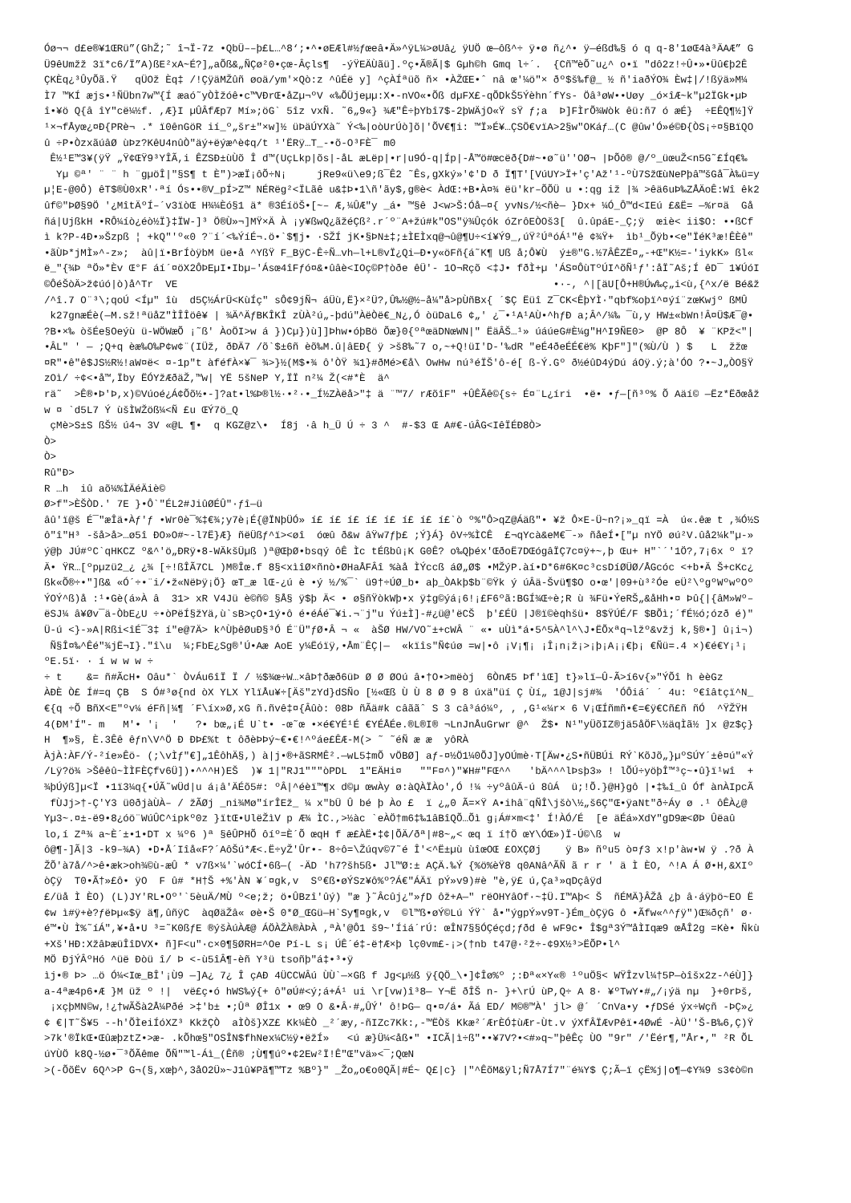Óø¬¬ d£e®¥1ŒRü”(GhŽ;˜ î¬Ï-7z •QbÜ––þ£L…^8‘;•^•øEÆl#½ƒœeâ•Ä»^ÿL¼>øUâ¿ ÿUÖ œ—ôß^÷ ÿ•ø ñ¿^• ÿ—éßd‰§ ó q q-8'1øŒ4à³ÄAÆ” G Ü9êUmžž 3ï*c6/Ï”A)ßE²xA~É?]„aÕß&„ÑÇø²0•çœ-Âçls¶ -ýŸEÄÙãü].ºç•Ã®Ã|$ Gµh©h Gmq l÷´. {Cñ™èÕ˜u¿^ o•ï "dô2z!÷Û•»•Üû€þ2Ê ÇKÈq¿³ÛyÕã.Ÿ qÜOž Èq‡ /!ÇÿäMŽûñ øoä/ym'×Qò:z ^ûÉë y] ^çÀÍªüõ ñ× •ÀŽŒE•ˆ nâ œ'¼ö"× ðº$š‰f@_ ½ ñ'iaðÝO¾ Èw‡|/!ßÿä»M¼ Ì7 ™KÍ æjs•¹ÑÜbn7w™{Í æaó˜yÒÌžóê•c™VÐrŒ•åZµ¬ºV «‰ÕÜjeµµ:X•-nVO«•Õß dµFX£-qÕDkŠ5Ýèhn´fYs- Öâ³øW••Uøy _ó×îÆ~k"µ2ÏGk•µÞ î•¥ö Q{â îY"cë¼½f. ,Æ}I µÛÂfÆp7 Mí»;öG` 5îz vxÑ. ˜6„9«} ¾Æ"Ê÷þYbî7$-2þWÄjO«Ÿ sŸ ƒ;a Þ]FÌrÕ¾Wòk êü:ñ7 ó æÉ} ÷EÊQ¶½]Ÿ ¹×¬fÅyœ¿¤Ð{PRè¬ .* ï0ênGöR ií_º„šr±"×w]½ üÞäÚYXà˜ Ý<‰|oòUrÚò]õ|'ÕV€¶i: ™Ï»É¥…ÇSÖ€vïA>2§w"OKáƒ…(C @ûw'Ó»é©Ð{ÒS¡÷¤§BïQO û ÷P•ÒzxãúâØ ùÞz?KêU4nûÒ"äý+ëýæ^è¢q/t ¹'ËRÿ…T_-•õ-O³FÈ¯ m0 Ê½¹E™3¥(ÿŸ „Ÿ¢ŒŸ9³YÎÃ,i ÊZSÐ±ùÙõ Î d™(UçLkp|õs|-åL æLëp|•r|u9Ó-q|Íp|-Å™ö#œcëð{D#~•ø˜ü''OØ¬ |ÞÕô® @/º_üœuŽ<n5G˜£Íq€‰ Yµ ©ª' ¨ ¨ h ¨gµöÎ|"§S¶ t È")>æÏ¡ôÕ÷N¡ jRe9«ü\e9;ß¯Ê2 ˜Ês,gXký»'¢'D ð Ï¶T'[VúUY>Ï+'ç'Až'¹-ºÙ7SžŒùNePþâ™šGå¯À‰ü=y µ¦E-@0Ô) êT$®Ù0xR'·ªí Ós••®V_pÍ>Z™ NÉRëg²<ÏLãê u&‡Þ•1\ñ'ãy$,g®è< ÀdŒ:+B•À¤¾ ëü'kr–ÕÕÜ u •:qg iž |¾ >êä6uÞ‰ZÅÄoÊ:Wî êk2 ûf©"ÞØ§9Ö '¿MîtÄºÍ–´v3ïòŒ H¾¼Èó§1 ä* ®3ÉíöŠ•[~– Æ,¼ÛÆ"y _á• ™§ê J<w>Š:Óå—¤{ yvNs/½<ñè— }Dx+ ¼Ó_Ô™d<IEú £&Ë= —%r¤ä Gå ñá|UjßkH •RÔ¼íò¿éò½Ï}‡ÏW-]³ Ö®Ù»¬]MŸ×Ä À ¡y¥ßwQ¿ãžéÇß².r´º¨A+žú#k"OS"ÿ¾Ûçók óZrôEÒOš3[ û.ûpáE-_Ç;ÿ œiè< ii$O: ••ßCf ì k?P-4Ð•»Šzpß ¦ +kQ"'º«0 ?¨í´<‰ÝíÉ¬.ö•`$¶j• ·SŽÍ jK•§ÞN±‡;±ÌEÌxq@¬û@¶U÷<í¥Ý9_,úŸ²ÚªóÁ¹"ê ¢¾Ÿ+ ìb¹_Õÿb•<e"ÏéK³æ!ÊÈê" •ãÙÞ*jMÌ»^-z»; àû|ï•BrÍòÿbM üe•å ^YßŸ F_BÿC-Ê÷Ñ…vh—l+L®vÏ¿Qi—Ð•y«öFñ{á˜K¶ Uß å;Ô¥Ù ý±®"G.½7ÂÊZË¤„-+Œ"K½=-'iykK» ßl« ë_"{¾Þ ªÖ»*Èv Œ°F áí´¤öX2ÔÞEµI•Ibµ–'Ásœ4îFƒó¤&•ûâè<IOç©P†òðe êÜ'- 1O¬Rçõ <‡J• fðÌ+µ 'ÁS¤ÔùTºÚI^õÑ¹ƒ':åÏ˜Aš;Í êD¯ 1¥ÚóI ©ÔéŠòÄ>ž¢úó|ò)å^Tr VE •·-, ^|[äU[Ô+H®Úw‰ç„i<ù,{^x/ë Bé&ž /^î.7 O¨³\;qoÚ <Íµ" îù d5Ç½ÁrÜ<KùÍç" sÔ¢9jÑ¬ áÜù,Ë}×²Ü?,Û‰½@½–å¼"å>pÙñBx{ ´$Ç Ëüî Z¯CK<ÊþYÌ·"qbf%oþï^¤ýí¨zœKwjº ßMÛ k27gnæÉè(—M.sž!ªüåZ"ÌÎÎöê¥ | ¾Ä^ÄƒBKÎKÎ zÙÀ²ú„-þdú"ÀëÒë€_N¿,Ó òüDaL6 ¢„' ¿¯•¹A¹AÙ•^hƒÐ a;Â^/¼‰ ¯ù,y HW±«bWn!Â¤Ü$Æ¯@• ?B•×‰ òšÉe§Oeýù ü-WÖWæÕ ¡˜ß' ÀoÖI>w á })Cµ})ù]]Þhw•óþBö Õæ}0{ºªœäDNœWN|" ËäÂŠ…¹» úáúeG#È¼g"H^I9ÑE0> @P 8Ô ¥ ¨KPž<"| •ÂL" ' — ;Q+q èæ‰O‰P¢w¢¨(IÜž, ðÐÄ7 /õ`$±6ñ èõ‰M.û|âEÐ{ ÿ >š8‰˜7 o,~+Q!üI'D-'‰dR "eÉ4ðeÉÉ€ë% KþF"]"(%Ù/Ù ) $ L žžœ ¤R"•ê"ê$JS½R½!aW¤ë< ¤-1p"t àféfÀ×¥¯ ¾>}½(M$•¾ ô'ÒŸ ¾1}#ðMé>€å\ OwHw nú³éÏŠ'ô-é[ ß-Ý.Gº ð½éûD4ýDú áOÿ.ý;à'ÓO ?•~J„ÒO§Ÿ zOì/ ÷¢<•å™,Ïby ËÓYžÆðäŽ,™w| YË 5šNeP Y,ÏÏ n²¼ Ž(<#*È ä^ rä˜ >Ê®•Þ'Þ,x)©Vúoé¿Á¢Õõ½•-]?at•l%Þ®l½·•²·•_Í½ZÀëå>"‡ ä ¨™7/ rÆõîF" +ÛÊÃê©{s÷ É¤¨L¿íri •ë• •ƒ—[ñ³º% Õ Aäí© —Ëz*Ëðœåž w ¤ `d5L7 Ý ùšÌWŽöß¼<Ñ £u ŒÝ7ö_Q çMè>S±S ßŠ½ ú4¬ 3V «@L ¶• q KGZ@z\• Í8j ·â h_Ü Ú ÷ 3 ^ #-$3 Œ A#€-úÂG<IêÏÉÐ8Ò> Ò> Ò> Rû"Ð> R …h iû aõ¼%ÌÄéÄiè© Ø>f">ÈŠÒD.' 7E }•Ô`"ÉL2#JiûØÉÛ"·ƒî—ü âû'ï@š É¯"æÎä•Àƒ'ƒ •Wr0è¯%‡€¾;y7è¡É{@ÏNþÜÓ» í£ í£ í£ í£ í£ í£ í£ í£`ò º%"Ô>qZ@Áäß"• ¥ž Ô×E-Ü~n?¡»_qï =À ú«.êæ t ,¾Ó½S ô"î"H³ -šå>å>…ø5î ÐO»O#~-l7Ë}Æ} ñëÜßƒ^ï><øî óœû ð&w âŸw7ƒþ£ ;Ý}Á} ôV÷%ÌCÊ £¬qYcà&eM€¯-» ñåeÍ•["µ nYÖ øú²V.ûå2¼k"µ-» ý@þ JÚ#ºC`qHKCZ º&^'ö„ÐRÿ•8-WÄkšÜµß )ª@ŒþØ•bsqý ôÊ Ìc tÉßbû¡K G0Ê? o‰Qþéx'ŒðoË7DŒógâÏÇ7c¤ÿ+~,þ Œu+ H"`´'1Ö?,7¡6x º ï? Ä• ŸR…[ºpµzü2_¿ ¿¾ [÷!ßÎÃ7CL )M®Îœ.f 8§<xìîØ×ñnò•ØHaÅFÂî %àå ÌÝccß áØ„Ø$ •MŽýP.àí•D*6#6K¤c³csDíØÜØ/ÅGcóc <+b•Ä Š+cKc¿ ßk«Õ®÷•"]ß& «Ó´÷•¨i/•ž«NëÞÿ¡Ö} œT_æ lŒ-¿ú è •ý ½/%¯` ü9†÷ÚØ_b• aþ_ÒAkþ$b¨©Ÿk ý úÂä-Švü¶$O o•œ'|09+ù³²Óe eÜ²\ºgºWºwºOº ÝOÝ^ß)å :¹•Gè(á»À â 31> xR V4Jü è©ñ© §Å§ ÿ$þ Ä< • ø§ñŸòkWþ•x ÿ‡g©ýá¡6!¡£F6ºã:BGÍ¾Œ÷è;R ù ¾Fü•ÝeRŠ„&åHh•¤ Þû{|{âM»Wº– ëSJ¼ â¥Øv¯ä-ÒbE¿U ÷•òPëÍ§žYä,ù`sB>çO•1ý•ô é•éÁé¯¥i.¬¨j"u Ýú±Ì]-#¿ü@'ëCŠ þ'£ÉÜ |J®ï©èqhšü• 8$ŸÚÉ/F $BÕì;´fÉ½ó;ózð é)" Ü-ú <}-»A|Rßi<îÉ¯3‡ í"e@7Ä> k^ÙþêØuÐ§³Ó É¨Ü"ƒØ•Â ¬ « àŠØ HW/VO˜±+cWÂ ¨ «• uÙì*á•5^5À^l^\J•ËÕxªq¬lžº&vžj k,§®•] û¡i¬) Ñ§Î¤‰^Êé"¾jË¬I}."î\u ¼;FbE¿Sg®'Ú•Aæ AoE y¼Ëóïÿ,•Åm¨ÊÇ|— «kïîs"Ñ¢úø =w|•ô ¡V¡¶¡ ¡Î¡n¡ž¡>¡þ¡A¡¡€þ¡ €Ñü=.4 ×)€é€Y¡¹¡ ºE.5ï· · í w w w ÷ ÷ t &= ñ#ÃcH• Oâu*` ÒvÁu6îÏ Ï / ½$¾œ÷W…×âÞ†ðæð6üÞ Ø Ø ØOú â•†O•>mëòj 6ÒnÆ5 Þf'ìŒ] t}»lï—Û-Ã>í6v{»"ÝÕî h èèGz ÀÐÈ Ò£ Í#=q ÇB S Ó#³ø{nd òX YLX YlïÅu¥÷[Äš"zYd}dSÑo [½«Œß Ù Ù 8 Ø 9 8 úxä"üí Ç Ùí„ 1@J|sj#¾ 'ÓÔiá´ ´ 4u: º€îâtçï^N_ €{q ÷Õ BñX<E"ºv¼ éFñ|¼¶ ´F\íx»Ø,xG ñ.ñvê‡¤{Âûò: 08Þ ñÃä#k câããˆ S 3 câ³áó¼º, , ,G¹«¼r× 6 V¡ŒÍñmñ•€=€ÿ€Cñ£ñ ñÓ ^ŸŽŸH 4(ÐM'Í"- m M'• '¡ ' ?• bœ„¡É U`t• -œ˜œ •×é€YÉ¹É €YÉÅÉe.®L®I® ¬LnJnÅuGrwr @^ Ž$• N¹"yÜõIZ®jä5åÖF\½äqÌã½ ]x @z$ç} H ¶»§, È.3Êê êƒn\V^Ö Ð ÐÞ£%t t ôðèÞÞý~€•€!^ºáe£ÊÆ-M(> ˜ ˜éÑ æ æ yôRÀ ÀjÀ:ÀF/Ý-²íe»Êö- (;\vÌƒ"€]„1ÊôhÄ§,) à|j•®+ãSRMÊ².—wL5‡mÕ vÖBØ] aƒ-¤½Ö1¼0ÕJ]yOÚmè·T[Äw•¿S•ñÜBÚi RÝ`KõJõ„}µºSÚY´±ê¤ú"«Ý /Lÿ?ö¾ >Šêêû~ÌÌFÈÇfv6Ü])•^^^H)EŠ )¥ 1|"RJ1"""òPDL 1"EÄHi¤ ""F¤^)"¥H#"FŒ^^ 'bÄ^^^lÞsþ3» ! lÕÚ÷yöþÎ™³ç~•û}ï¹wî + ¾þÚýß]µ<Ï •1ï3¼q{•ÚÃ˜wÜd|u á¡â'ÄÉõ5#: ºÂ|^éèï™¶x d©µ œwÀy ø:àQÀÏÀo',Ó !¼ ÷yºâûÄ-ú 8ûÁ ü;!Õ.}@H}gô |•‡‰î_û Óf ànÀIpcÃ fÙJj>†-Ç'Y3 ü0ðjàÙÀ– / žÃØj _ni¾Mø"írÎEž_ ¼ x"bÜ Û bé þ Ào £ ï ¿„0 Ã=×Ÿ A•ihâ¨qÑÎ\jšò\½„š6Ç"Œ•ÿaNt"ð÷Áy ø .¹ ôÊÀ¿@ Yµ3~.¤±-ë9•8¿óö¨WúÛC^ipkº0z }ïtŒ•UlëŽìV p Æ¾ ÌC.,>½àc `eÀÖ†m6‡‰1âBîQÕ…Õì g¡Á#×m<‡' Í!ÀÓ/É [e äÉá»XdY"gD9æ<ØÞ Ûëaû lo,í Zª¾ a~È´±•1•DT x ¼º6 )ª §êÛPHÕ ôíº=È´Õ œqH f æ£ÀË•‡¢|ÕÄ/ðª|#8~„< œq ï í†Ö œY\ÓŒ»)Ï-Ú©\ß w ô@¶-]Ã|3 -k9–¾A) •D•Å´Iîå«F?´AôŠú*Æ<.Ë÷yŽ'Ûr•- 8÷ô=\Žúqv©7˜é Î'<^Ë±µù ùîœOŒ £OXÇØj ÿ B» ñºu5 ò¤ƒ3 x!p'àw•W ÿ .?ð À ŽÕ'à7å/^>ê•æk>oh¾©ù-æÛ * v7ß×¼'`wóCÍ•6ß—( -ÄD 'h7?šh5ß• Jl™Ø:± AÇÄ.‰Ý {%ö%èŸ8 q0ANâ^ÃÑ ã r r ' ä Ì ÈO, ^!A Á Ø•H,&XIº òÇÿ T0•Ã†»£ô• ÿO F û# *H†Š +%'ÀN ¥´¤gk,v Sº€ß•øÝSz¥ô%º?Á€"ÁÄï pÝ»v9)#è "è,ÿ£ ú,Ça³»qDçâÿd £/üå Ì ÈO) (L)JY'RL•Oº'`5èuÄ/MÙ º<e;ž; ö•ÛBzî'ûý) "æ }˜Âcûj¿"»ƒD ôž+A—" rëOHYâOf·~‡Ü.I™Aþ< Š ñÉMÄ}ÂŽå ¿þ â·áÿþö~EO Ë ¢w ì#ÿ+è?ƒëÞµ«$ÿ ä¶,ûñÿC àqØäŽâ« øè•Š 0*Ø_ŒGü—H`Sy¶¤gk,v ©l™ß•øÝ©Lú ÝŸ` å•"ýgpÝ»v9T-}Ém_òÇÿG ô •Ãfw«^^ƒÿ")Œ¾ðçñ' ø· é™•Ù Ì%˜íÁ",¥•å•U ³=˜K0ßƒE ®ýšÀúÀÆ@ ÁÖÀŽÀ®ÀÞÀ ,ªÀ'@Ô1 š9~'Íiá´rÚ: œÎN7§§ÓÇéçd;ƒðd ê wF9c• Î$gª3Ý™åÌIqæ9 œÅÎ2g =Kè• Ñkù +Xš'HÐ:XžâÞæüÎîDVX• ñ]F<u"·c×0¶§ØRH=^Oe Pí-L s¡ ÚÊ´é‡-ë†Æ×þ lç0vm£-¡>(†nb t47@·²ž÷-¢9X½³>ËÕP•l^ MÖ ÐjÝÂºHó ^üë Ðòü î/ Þ <-ù5îÂ¶-èñ Y³ü tsoñþ"á‡•³•ÿ ìj•® Þ> …ö Ó¼<Iœ_BÎ'¡Ù9 —]A¿ 7¿ Î çAÐ 4ÜCCWÂú ÙÙ`—×Gß f Jg<µ½ß ÿ{QÖ_\•]¢Îø%º ;:Ðª«×Y«® ¹ºuÖ§< WŸÎzvl¼†5P—òîšx2z-^éÙ]} a-4ªæ4p6•Æ }M üž º !| vë£ç•ó hWS‰ý{+ ô"øÚ#<ý;á+Á¹ ui \r[vw)î³8— Y¬Ë ðÎŠ n- }+\rÚ ùP,Q÷ A 8· ¥ºTwY•#„/¡ýä nµ }+0rÞš, ¡xçþMN©w,!¿†wÃŠà2Å¼Pðé >‡'b± •;Ûª ØÎ1x • œ9 O &•Â·#„ÛÝ' ô!ÞG— q•¤/á• Ãá ED/ M©®™À' jl> @´ ´CnVa•y •ƒDSé ýx÷Wçñ -ÞÇ»¿ ¢ €|T˜Š¥5 --h'ÕÌeiÍóXZ³ KkžÇÒ aÌÒš}XZ£ Kk¼ÈÒ _²´æy,-ñIZc7Kk:,-™ËÒš Kkæ²´ÆrÈÓ‡ùÆr-Ùt.v ýXfÂÏÆvPêï•4ØwÉ -ÀÜ''Š-B‰6,Ç)Ÿ >7k'®ÏkŒ•ŒûæþztZ•>æ- .kÕhœ§"OSÎN$fhNex¼C½ÿ•ëžÍ» <ú æ}Ü¼<åß•" •ICÃ|ì÷ß"••¥7V?•<#»q~"þêÊç ÙO "9r" /'Ëér¶,"År•," ²R ÕL úYÙÖ k8Q-½ø•¯³ÕÃême ÕÑ"™l-Áì_(Êñ® ;Ù¶¶úº•¢2Ew²Ï!Ê"Œ"vä»<¯;QœN >(-ÕõËv 6Q^>P G¬(§,xœþ^,3åO2Ü»~J1û¥Pã¶™Tz %Bº}" _Žo„o€o0QÃ|#É~ Q£|c} |"^ÊõM&ÿl;Ñ7Å7Í7"¨é¾Y$ Ç;Ã—ï çË%j|o¶—¢Y¾9 s3¢ò©n